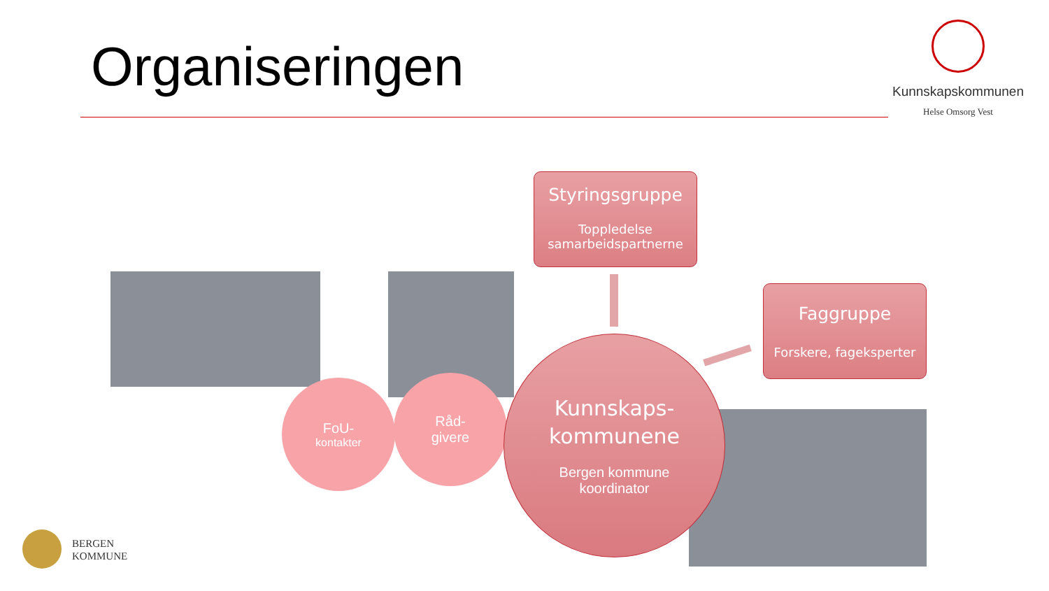Organiseringen
Kunnskapskommunen
Helse Omsorg Vest
Styringsgruppe
Toppledelse samarbeidspartnerne
Faggruppe
Forskere, fageksperter
FoU-
kontakter
Råd-
givere
Kunnskaps-
kommunene
Bergen kommune
koordinator
BERGEN
KOMMUNE